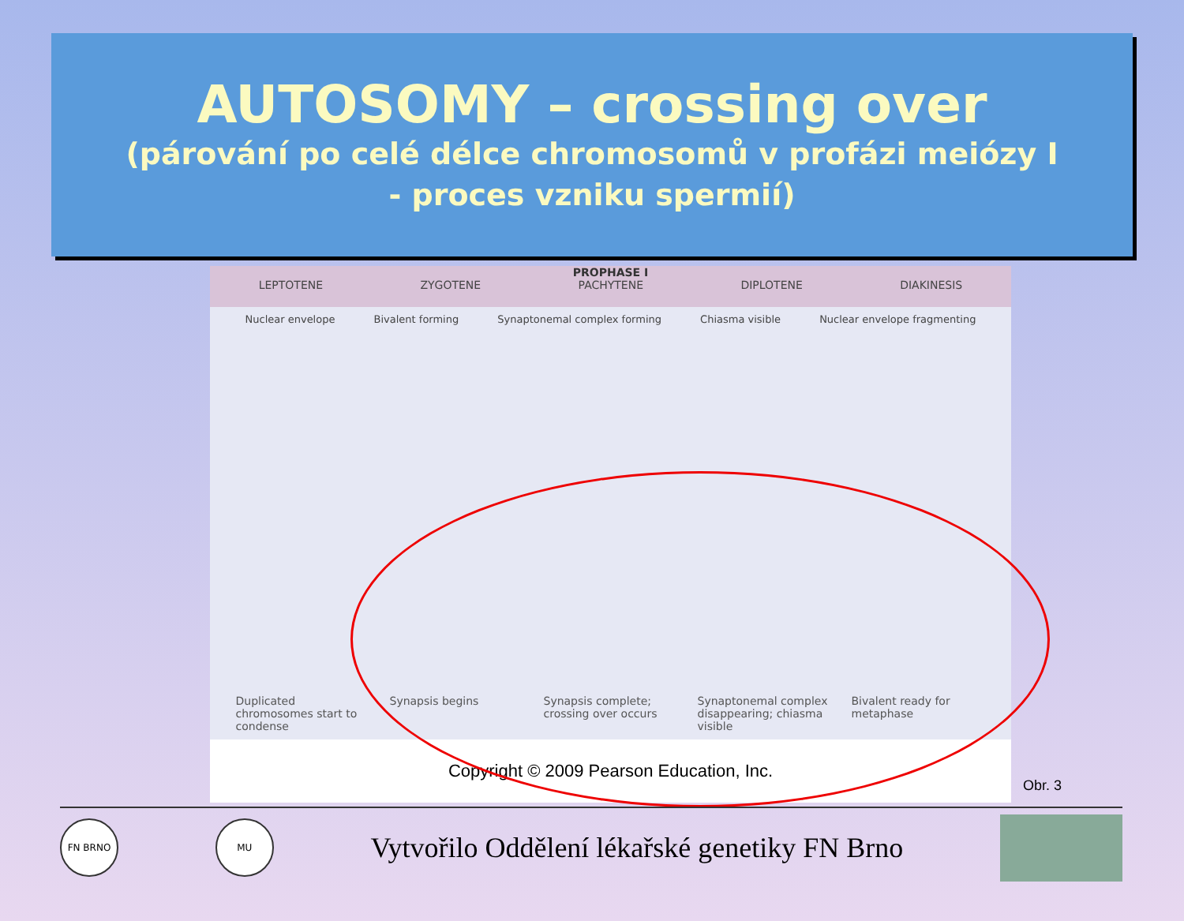AUTOSOMY – crossing over
(párování po celé délce chromosomů v profázi meiózy I
- proces vzniku spermií)
PROPHASE I
LEPTOTENE ZYGOTENE PACHYTENE DIPLOTENE DIAKINESIS
Nuclear envelope Bivalent forming Synaptonemal complex forming Chiasma visible Nuclear envelope fragmenting
Duplicated chromosomes start to condense
Synapsis begins Synapsis complete; crossing over occurs
Synaptonemal complex disappearing; chiasma visible
Bivalent ready for metaphase
Copyright © 2009 Pearson Education, Inc.
Obr. 3
FN BRNO MU
Vytvořilo Oddělení lékařské genetiky FN Brno